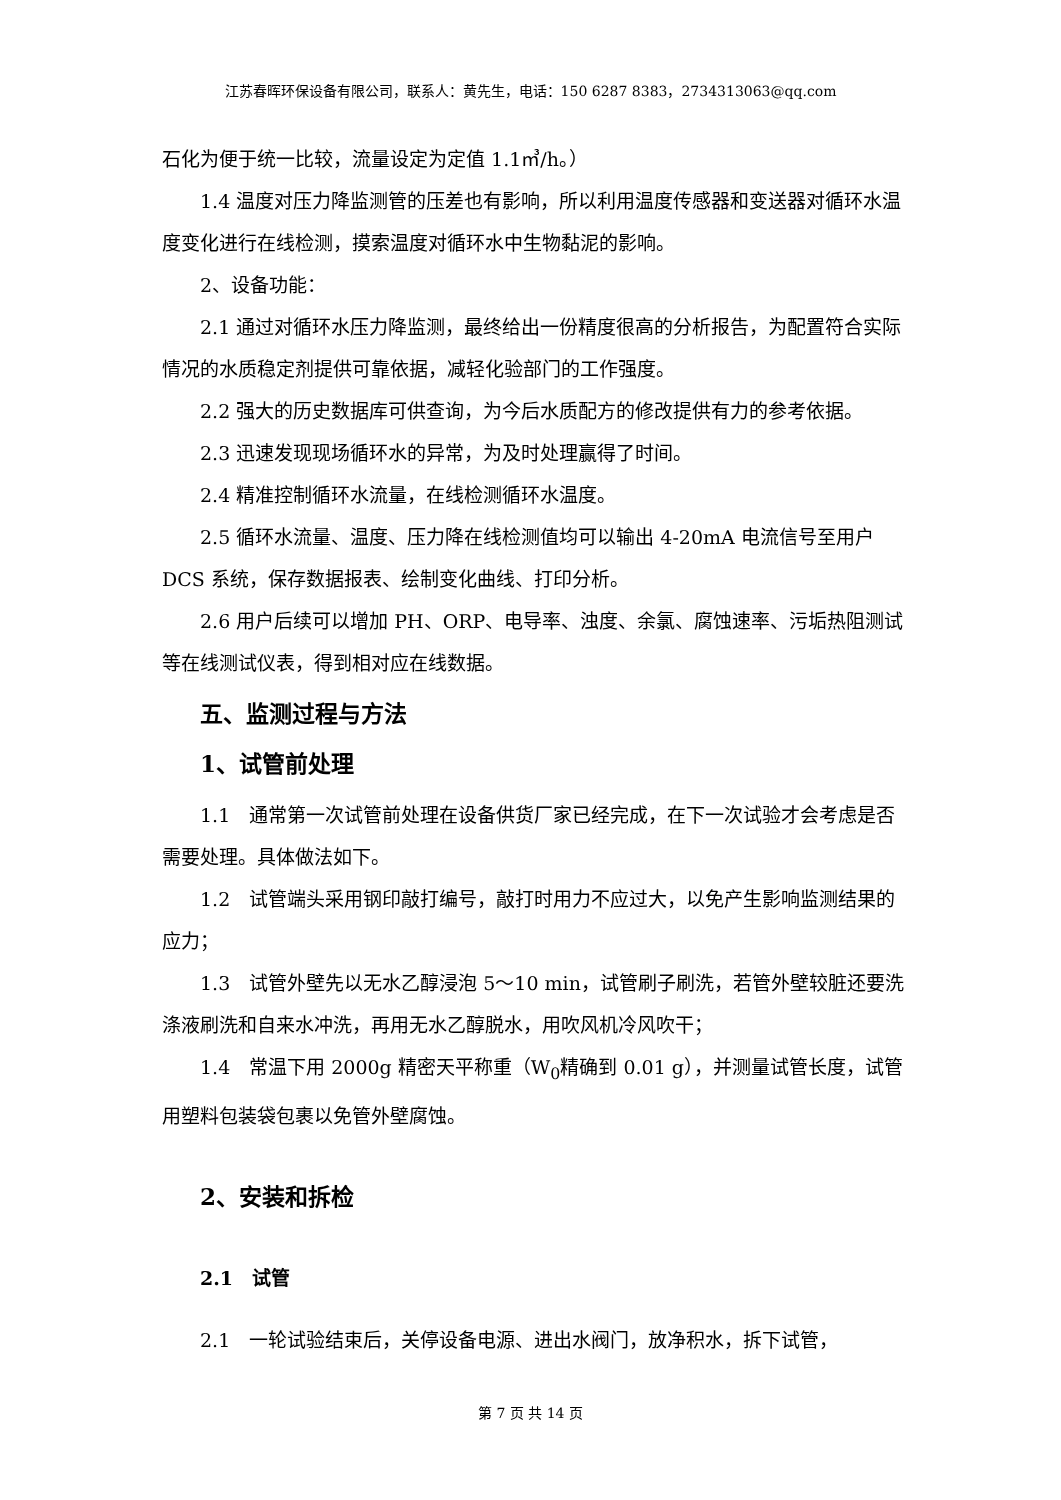江苏春晖环保设备有限公司，联系人：黄先生，电话：150 6287 8383，2734313063@qq.com
石化为便于统一比较，流量设定为定值 1.1㎥/h。）
1.4 温度对压力降监测管的压差也有影响，所以利用温度传感器和变送器对循环水温度变化进行在线检测，摸索温度对循环水中生物黏泥的影响。
2、设备功能：
2.1 通过对循环水压力降监测，最终给出一份精度很高的分析报告，为配置符合实际情况的水质稳定剂提供可靠依据，减轻化验部门的工作强度。
2.2 强大的历史数据库可供查询，为今后水质配方的修改提供有力的参考依据。
2.3 迅速发现现场循环水的异常，为及时处理赢得了时间。
2.4 精准控制循环水流量，在线检测循环水温度。
2.5 循环水流量、温度、压力降在线检测值均可以输出 4-20mA 电流信号至用户 DCS 系统，保存数据报表、绘制变化曲线、打印分析。
2.6 用户后续可以增加 PH、ORP、电导率、浊度、余氯、腐蚀速率、污垢热阻测试等在线测试仪表，得到相对应在线数据。
五、监测过程与方法
1、试管前处理
1.1　通常第一次试管前处理在设备供货厂家已经完成，在下一次试验才会考虑是否需要处理。具体做法如下。
1.2　试管端头采用钢印敲打编号，敲打时用力不应过大，以免产生影响监测结果的应力；
1.3　试管外壁先以无水乙醇浸泡 5～10 min，试管刷子刷洗，若管外壁较脏还要洗涤液刷洗和自来水冲洗，再用无水乙醇脱水，用吹风机冷风吹干；
1.4　常温下用 2000g 精密天平称重（W<sub>0</sub>精确到 0.01 g），并测量试管长度，试管用塑料包装袋包裹以免管外壁腐蚀。
2、安装和拆检
2.1　试管
2.1　一轮试验结束后，关停设备电源、进出水阀门，放净积水，拆下试管，
第 7 页 共 14 页